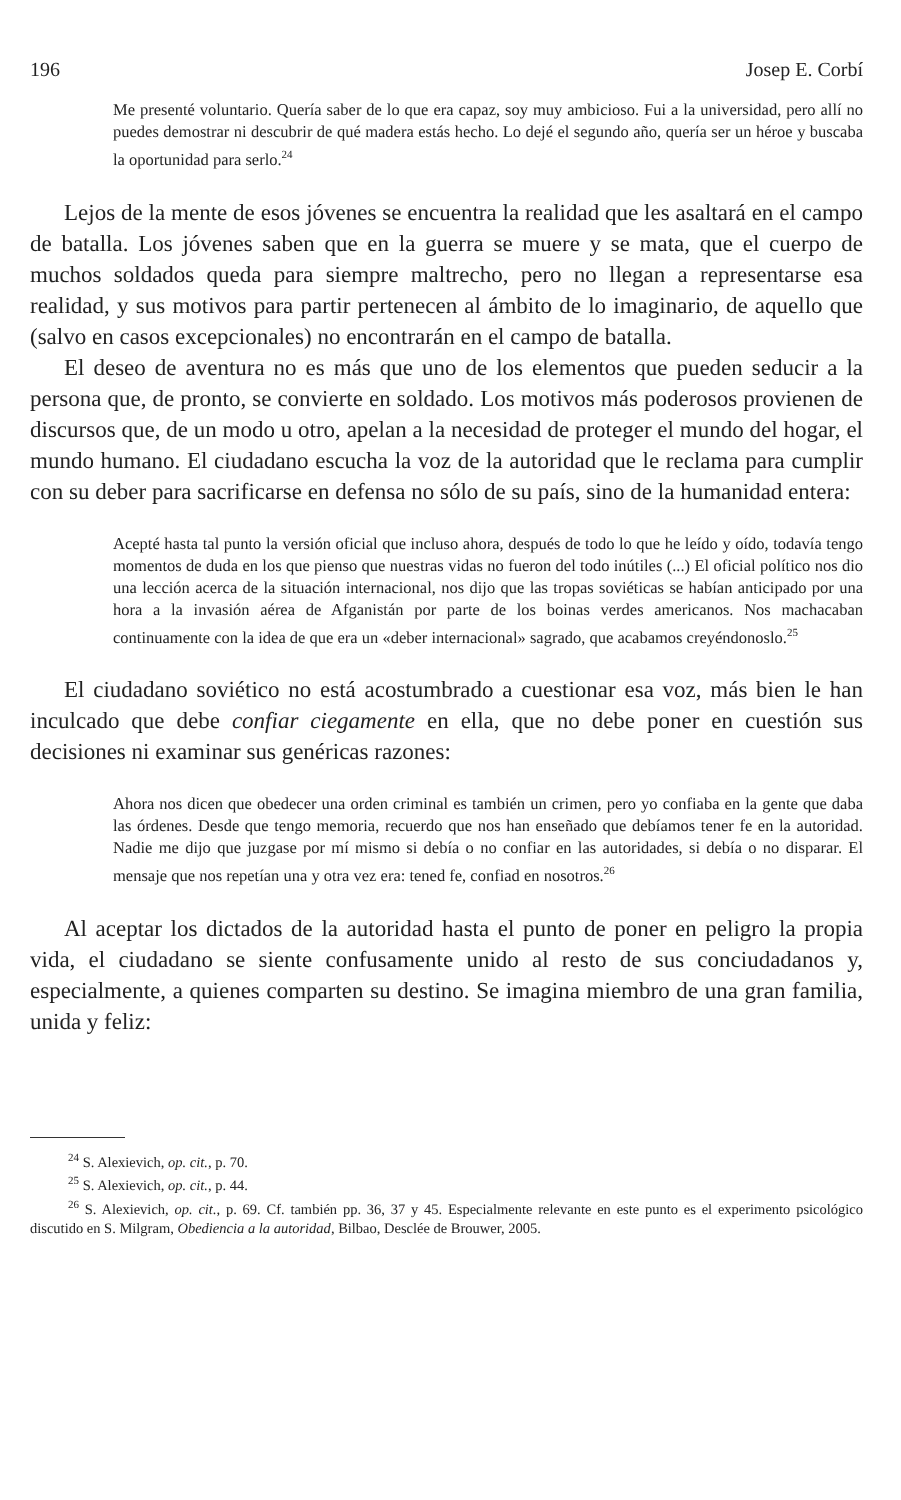196 Josep E. Corbí
Me presenté voluntario. Quería saber de lo que era capaz, soy muy ambicioso. Fui a la universidad, pero allí no puedes demostrar ni descubrir de qué madera estás hecho. Lo dejé el segundo año, quería ser un héroe y buscaba la oportunidad para serlo.<sup>24</sup>
Lejos de la mente de esos jóvenes se encuentra la realidad que les asaltará en el campo de batalla. Los jóvenes saben que en la guerra se muere y se mata, que el cuerpo de muchos soldados queda para siempre maltrecho, pero no llegan a representarse esa realidad, y sus motivos para partir pertenecen al ámbito de lo imaginario, de aquello que (salvo en casos excepcionales) no encontrarán en el campo de batalla.
El deseo de aventura no es más que uno de los elementos que pueden seducir a la persona que, de pronto, se convierte en soldado. Los motivos más poderosos provienen de discursos que, de un modo u otro, apelan a la necesidad de proteger el mundo del hogar, el mundo humano. El ciudadano escucha la voz de la autoridad que le reclama para cumplir con su deber para sacrificarse en defensa no sólo de su país, sino de la humanidad entera:
Acepté hasta tal punto la versión oficial que incluso ahora, después de todo lo que he leído y oído, todavía tengo momentos de duda en los que pienso que nuestras vidas no fueron del todo inútiles (...) El oficial político nos dio una lección acerca de la situación internacional, nos dijo que las tropas soviéticas se habían anticipado por una hora a la invasión aérea de Afganistán por parte de los boinas verdes americanos. Nos machacaban continuamente con la idea de que era un «deber internacional» sagrado, que acabamos creyéndonoslo.<sup>25</sup>
El ciudadano soviético no está acostumbrado a cuestionar esa voz, más bien le han inculcado que debe confiar ciegamente en ella, que no debe poner en cuestión sus decisiones ni examinar sus genéricas razones:
Ahora nos dicen que obedecer una orden criminal es también un crimen, pero yo confiaba en la gente que daba las órdenes. Desde que tengo memoria, recuerdo que nos han enseñado que debíamos tener fe en la autoridad. Nadie me dijo que juzgase por mí mismo si debía o no confiar en las autoridades, si debía o no disparar. El mensaje que nos repetían una y otra vez era: tened fe, confiad en nosotros.<sup>26</sup>
Al aceptar los dictados de la autoridad hasta el punto de poner en peligro la propia vida, el ciudadano se siente confusamente unido al resto de sus conciudadanos y, especialmente, a quienes comparten su destino. Se imagina miembro de una gran familia, unida y feliz:
<sup>24</sup> S. Alexievich, op. cit., p. 70.
<sup>25</sup> S. Alexievich, op. cit., p. 44.
<sup>26</sup> S. Alexievich, op. cit., p. 69. Cf. también pp. 36, 37 y 45. Especialmente relevante en este punto es el experimento psicológico discutido en S. Milgram, Obediencia a la autoridad, Bilbao, Desclée de Brouwer, 2005.